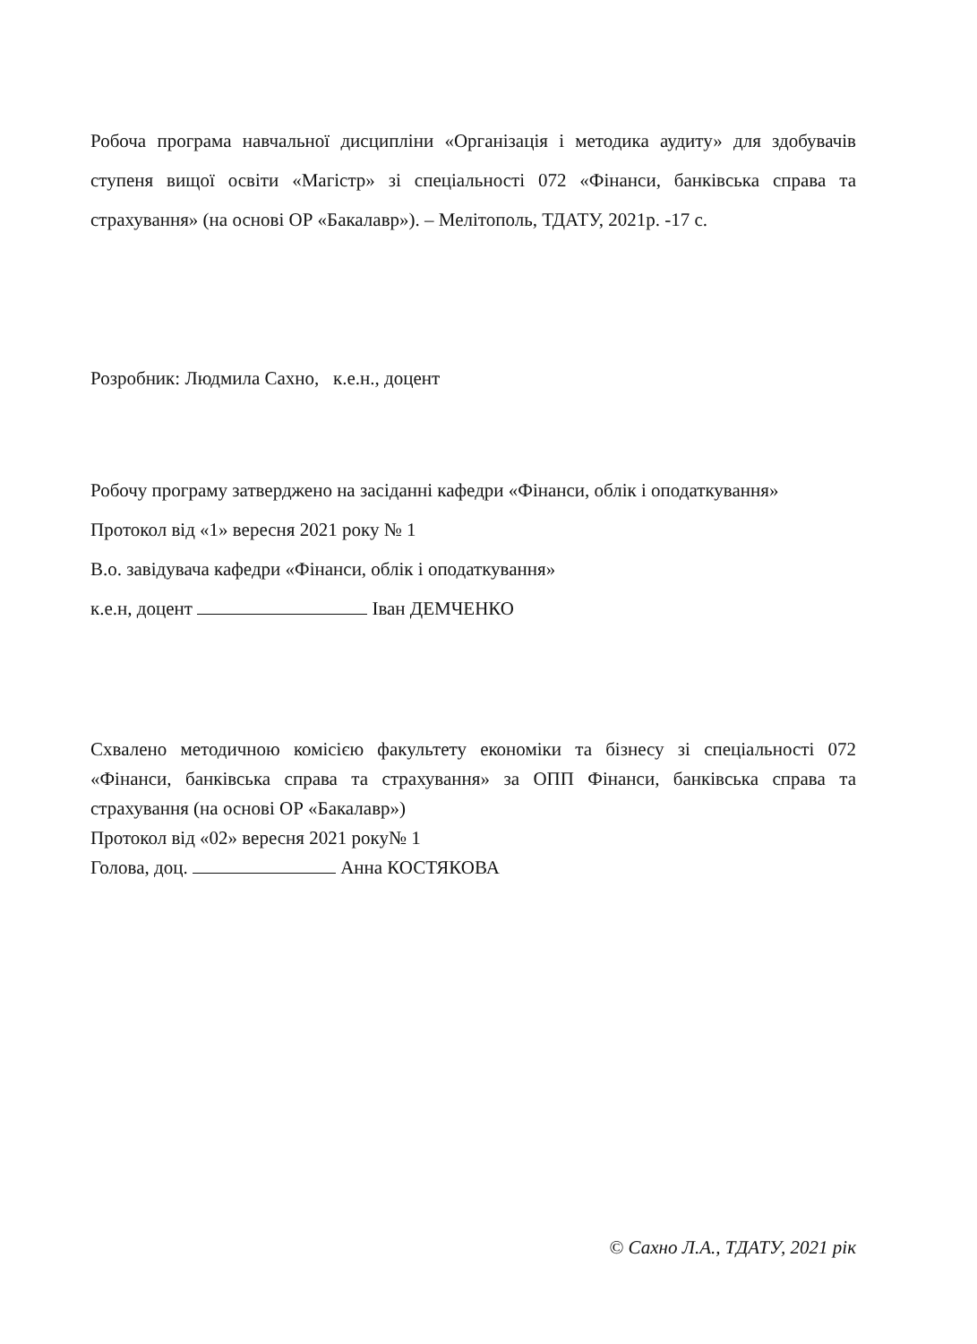Робоча програма навчальної дисципліни «Організація і методика аудиту» для здобувачів ступеня вищої освіти «Магістр» зі спеціальності 072 «Фінанси, банківська справа та страхування» (на основі ОР «Бакалавр»). – Мелітополь, ТДАТУ, 2021р. -17 с.
Розробник: Людмила Сахно, к.е.н., доцент
Робочу програму затверджено на засіданні кафедри «Фінанси, облік і оподаткування»
Протокол від «1» вересня 2021 року № 1
В.о. завідувача кафедри «Фінанси, облік і оподаткування»
к.е.н, доцент Іван ДЕМЧЕНКО
Схвалено методичною комісією факультету економіки та бізнесу зі спеціальності 072 «Фінанси, банківська справа та страхування» за ОПП Фінанси, банківська справа та страхування (на основі ОР «Бакалавр»)
Протокол від «02» вересня 2021 року№ 1
Голова, доц. Анна КОСТЯКОВА
© Сахно Л.А., ТДАТУ, 2021 рік